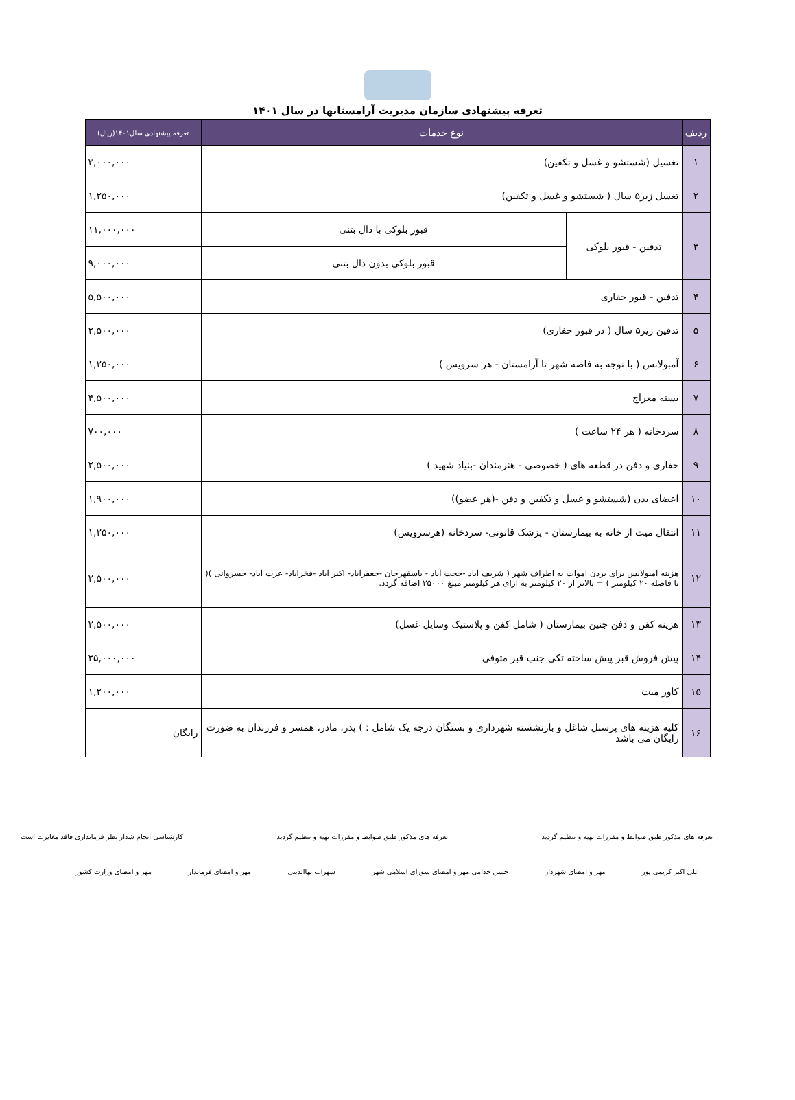تعرفه پیشنهادی سازمان مدیریت آرامستانها در سال ۱۴۰۱
| ردیف | نوع خدمات | | تعرفه پیشنهادی سال۱۴۰۱(ریال) |
| --- | --- | --- | --- |
| ۱ | تغسیل (شستشو و غسل و تکفین) | | ۳,۰۰۰,۰۰۰ |
| ۲ | تغسل زیر۵ سال ( شستشو و غسل و تکفین) | | ۱,۲۵۰,۰۰۰ |
| ۳ | تدفین - قبور بلوکی | قبور بلوکی با دال بتنی | ۱۱,۰۰۰,۰۰۰ |
| | | قبور بلوکی بدون دال بتنی | ۹,۰۰۰,۰۰۰ |
| ۴ | تدفین - قبور حفاری | | ۵,۵۰۰,۰۰۰ |
| ۵ | تدفین زیر۵ سال ( در قبور حفاری) | | ۲,۵۰۰,۰۰۰ |
| ۶ | آمبولانس ( با توجه به فاصه شهر تا آرامستان - هر سرویس ) | | ۱,۲۵۰,۰۰۰ |
| ۷ | بسته معراج | | ۴,۵۰۰,۰۰۰ |
| ۸ | سردخانه ( هر ۲۴ ساعت ) | | ۷۰۰,۰۰۰ |
| ۹ | حفاری و دفن در قطعه های ( خصوصی - هنرمندان -بنیاد شهید ) | | ۲,۵۰۰,۰۰۰ |
| ۱۰ | اعضای بدن (شستشو و غسل و تکفین و دفن -(هر عضو)) | | ۱,۹۰۰,۰۰۰ |
| ۱۱ | انتقال میت از خانه به بیمارستان - پزشک قانونی- سردخانه (هرسرویس) | | ۱,۲۵۰,۰۰۰ |
| ۱۲ | هزینه آمبولانس برای بردن اموات به اطراف شهر ( شریف آباد -حجت آباد - باسفهرجان -جعفرآباد- اکبر آباد -فخرآباد- عزت آباد- خسروانی )( تا فاصله ۲۰ کیلومتر ) = بالاتر از ۲۰ کیلومتر به ازای هر کیلومتر مبلغ ۳۵۰۰۰ اضافه گردد. | | ۲,۵۰۰,۰۰۰ |
| ۱۳ | هزینه کفن و دفن جنین بیمارستان ( شامل کفن و پلاستیک وسایل غسل) | | ۲,۵۰۰,۰۰۰ |
| ۱۴ | پیش فروش قبر پیش ساخته تکی جنب قبر متوفی | | ۳۵,۰۰۰,۰۰۰ |
| ۱۵ | کاور میت | | ۱,۲۰۰,۰۰۰ |
| ۱۶ | کلیه هزینه های پرسنل شاغل و بازنشسته شهرداری و بستگان درجه یک شامل : ) پدر، مادر، همسر و فرزندان به ضورت رایگان می باشد | | رایگان |
تعرفه های مذکور طبق ضوابط و مقررات تهیه و تنظیم گردید تعرفه های مذکور طبق ضوابط و مقررات تهیه و تنظیم گردید کارشناسی انجام شداز نظر فرمانداری فاقد مغایرت است
علی اکبر کریمی پور مهر و امضای شهردار حسن خدامی مهر و امضای شورای اسلامی شهر سهراب بهاالدینی مهر و امضای فرماندار مهر و امضای وزارت کشور